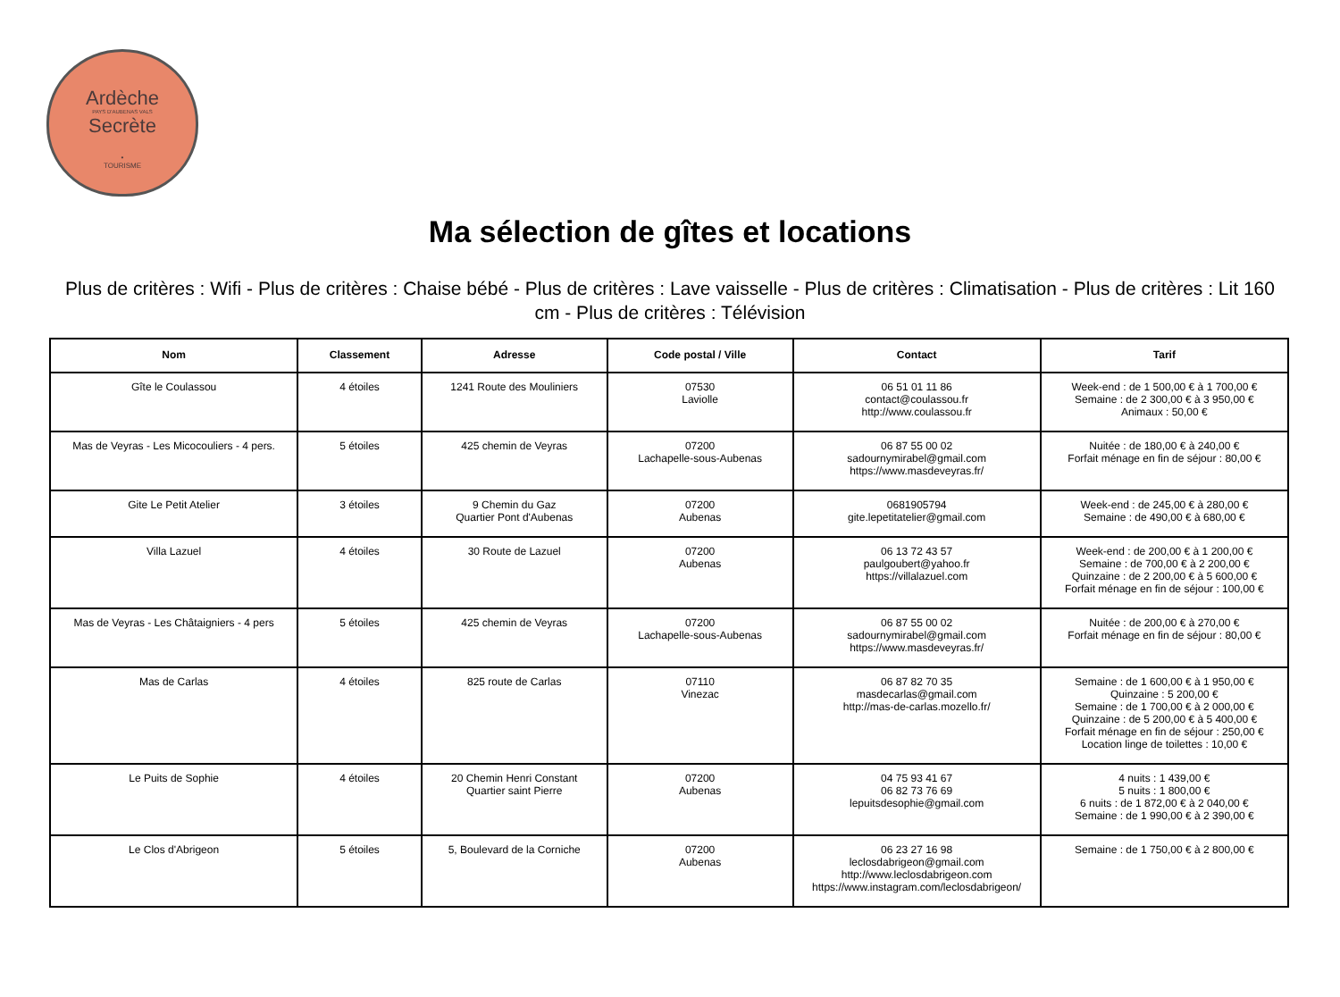Ardèche
PAYS D'AUBENAS VALS
Secrète
•
TOURISME
Ma sélection de gîtes et locations
Plus de critères : Wifi - Plus de critères : Chaise bébé - Plus de critères : Lave vaisselle - Plus de critères : Climatisation - Plus de critères : Lit 160 cm - Plus de critères : Télévision
| Nom | Classement | Adresse | Code postal / Ville | Contact | Tarif |
| --- | --- | --- | --- | --- | --- |
| Gîte le Coulassou | 4 étoiles | 1241 Route des Mouliniers | 07530 Laviolle | 06 51 01 11 86 contact@coulassou.fr http://www.coulassou.fr | Week-end : de 1 500,00 € à 1 700,00 € Semaine : de 2 300,00 € à 3 950,00 € Animaux : 50,00 € |
| Mas de Veyras - Les Micocouliers - 4 pers. | 5 étoiles | 425 chemin de Veyras | 07200 Lachapelle-sous-Aubenas | 06 87 55 00 02 sadournymirabel@gmail.com https://www.masdeveyras.fr/ | Nuitée : de 180,00 € à 240,00 € Forfait ménage en fin de séjour : 80,00 € |
| Gite Le Petit Atelier | 3 étoiles | 9 Chemin du Gaz Quartier Pont d'Aubenas | 07200 Aubenas | 0681905794 gite.lepetitatelier@gmail.com | Week-end : de 245,00 € à 280,00 € Semaine : de 490,00 € à 680,00 € |
| Villa Lazuel | 4 étoiles | 30 Route de Lazuel | 07200 Aubenas | 06 13 72 43 57 paulgoubert@yahoo.fr https://villalazuel.com | Week-end : de 200,00 € à 1 200,00 € Semaine : de 700,00 € à 2 200,00 € Quinzaine : de 2 200,00 € à 5 600,00 € Forfait ménage en fin de séjour : 100,00 € |
| Mas de Veyras - Les Châtaigniers - 4 pers | 5 étoiles | 425 chemin de Veyras | 07200 Lachapelle-sous-Aubenas | 06 87 55 00 02 sadournymirabel@gmail.com https://www.masdeveyras.fr/ | Nuitée : de 200,00 € à 270,00 € Forfait ménage en fin de séjour : 80,00 € |
| Mas de Carlas | 4 étoiles | 825 route de Carlas | 07110 Vinezac | 06 87 82 70 35 masdecarlas@gmail.com http://mas-de-carlas.mozello.fr/ | Semaine : de 1 600,00 € à 1 950,00 € Quinzaine : 5 200,00 € Semaine : de 1 700,00 € à 2 000,00 € Quinzaine : de 5 200,00 € à 5 400,00 € Forfait ménage en fin de séjour : 250,00 € Location linge de toilettes : 10,00 € |
| Le Puits de Sophie | 4 étoiles | 20 Chemin Henri Constant Quartier saint Pierre | 07200 Aubenas | 04 75 93 41 67 06 82 73 76 69 lepuitsdesophie@gmail.com | 4 nuits : 1 439,00 € 5 nuits : 1 800,00 € 6 nuits : de 1 872,00 € à 2 040,00 € Semaine : de 1 990,00 € à 2 390,00 € |
| Le Clos d'Abrigeon | 5 étoiles | 5, Boulevard de la Corniche | 07200 Aubenas | 06 23 27 16 98 leclosdabrigeon@gmail.com http://www.leclosdabrigeon.com https://www.instagram.com/leclosdabrigeon/ | Semaine : de 1 750,00 € à 2 800,00 € |